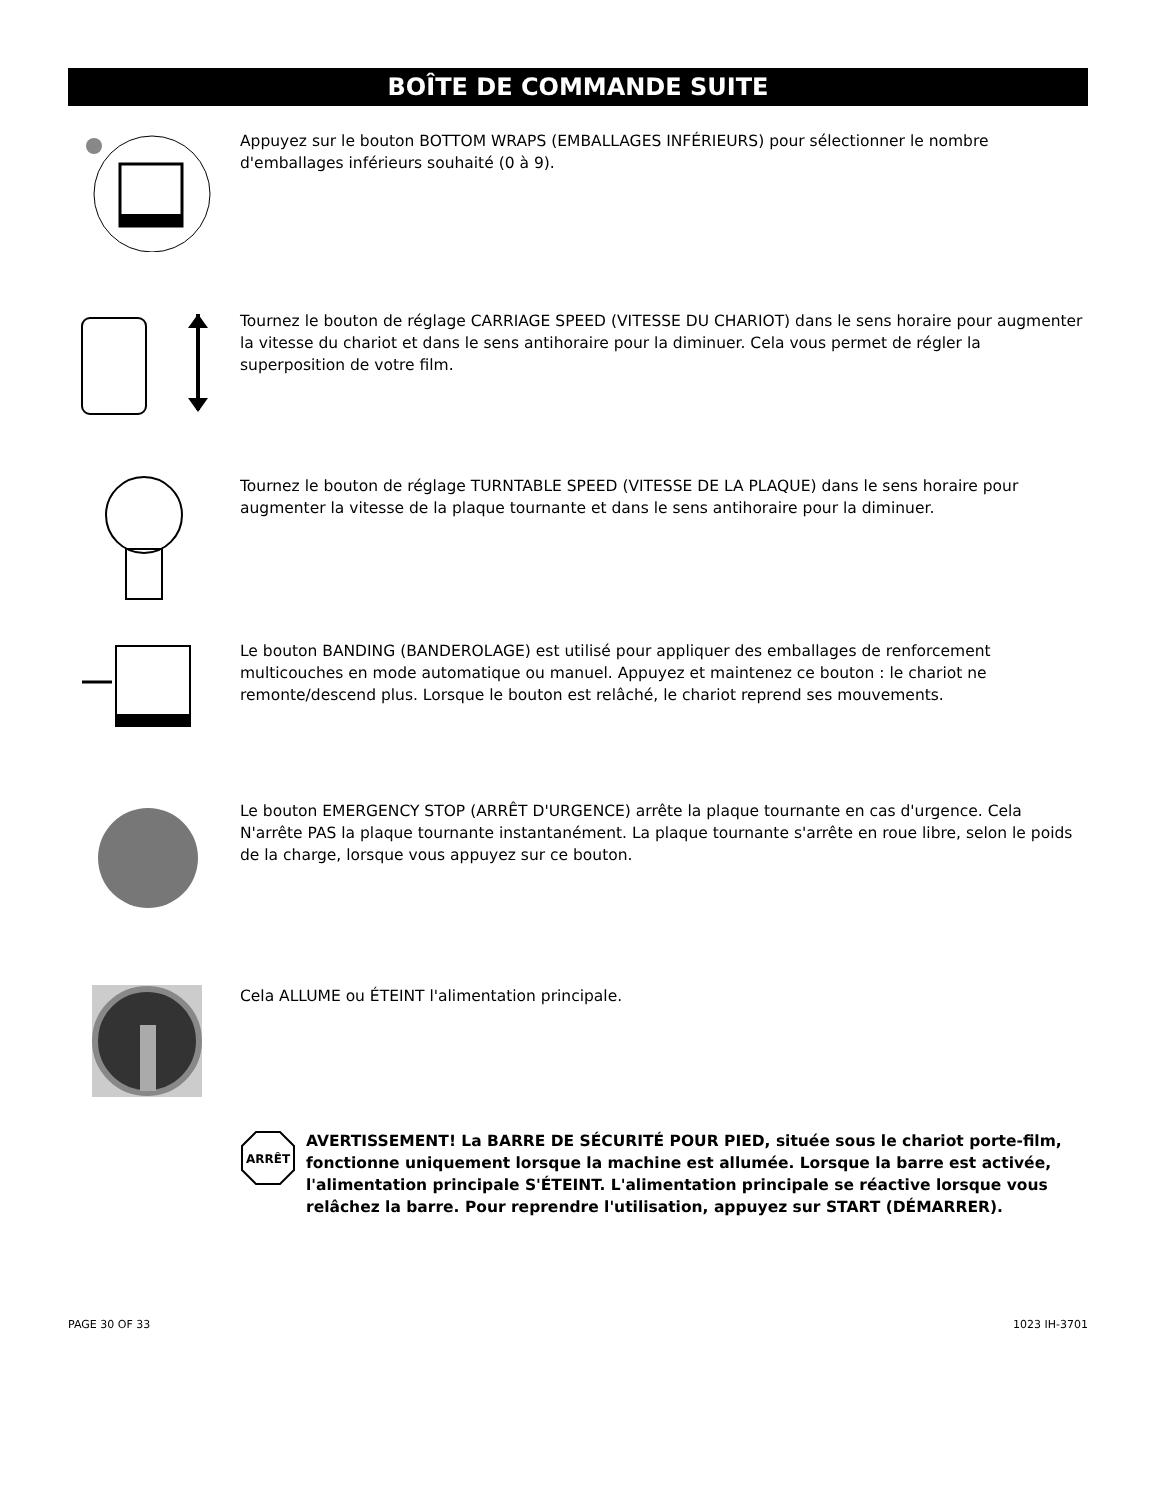BOÎTE DE COMMANDE SUITE
Appuyez sur le bouton BOTTOM WRAPS (EMBALLAGES INFÉRIEURS) pour sélectionner le nombre d'emballages inférieurs souhaité (0 à 9).
Tournez le bouton de réglage CARRIAGE SPEED (VITESSE DU CHARIOT) dans le sens horaire pour augmenter la vitesse du chariot et dans le sens antihoraire pour la diminuer. Cela vous permet de régler la superposition de votre film.
Tournez le bouton de réglage TURNTABLE SPEED (VITESSE DE LA PLAQUE) dans le sens horaire pour augmenter la vitesse de la plaque tournante et dans le sens antihoraire pour la diminuer.
Le bouton BANDING (BANDEROLAGE) est utilisé pour appliquer des emballages de renforcement multicouches en mode automatique ou manuel. Appuyez et maintenez ce bouton : le chariot ne remonte/descend plus. Lorsque le bouton est relâché, le chariot reprend ses mouvements.
Le bouton EMERGENCY STOP (ARRÊT D'URGENCE) arrête la plaque tournante en cas d'urgence. Cela N'arrête PAS la plaque tournante instantanément. La plaque tournante s'arrête en roue libre, selon le poids de la charge, lorsque vous appuyez sur ce bouton.
Cela ALLUME ou ÉTEINT l'alimentation principale.
ARRÊT
AVERTISSEMENT! La BARRE DE SÉCURITÉ POUR PIED, située sous le chariot porte-film, fonctionne uniquement lorsque la machine est allumée. Lorsque la barre est activée, l'alimentation principale S'ÉTEINT. L'alimentation principale se réactive lorsque vous relâchez la barre. Pour reprendre l'utilisation, appuyez sur START (DÉMARRER).
PAGE 30 OF 33 1023 IH-3701